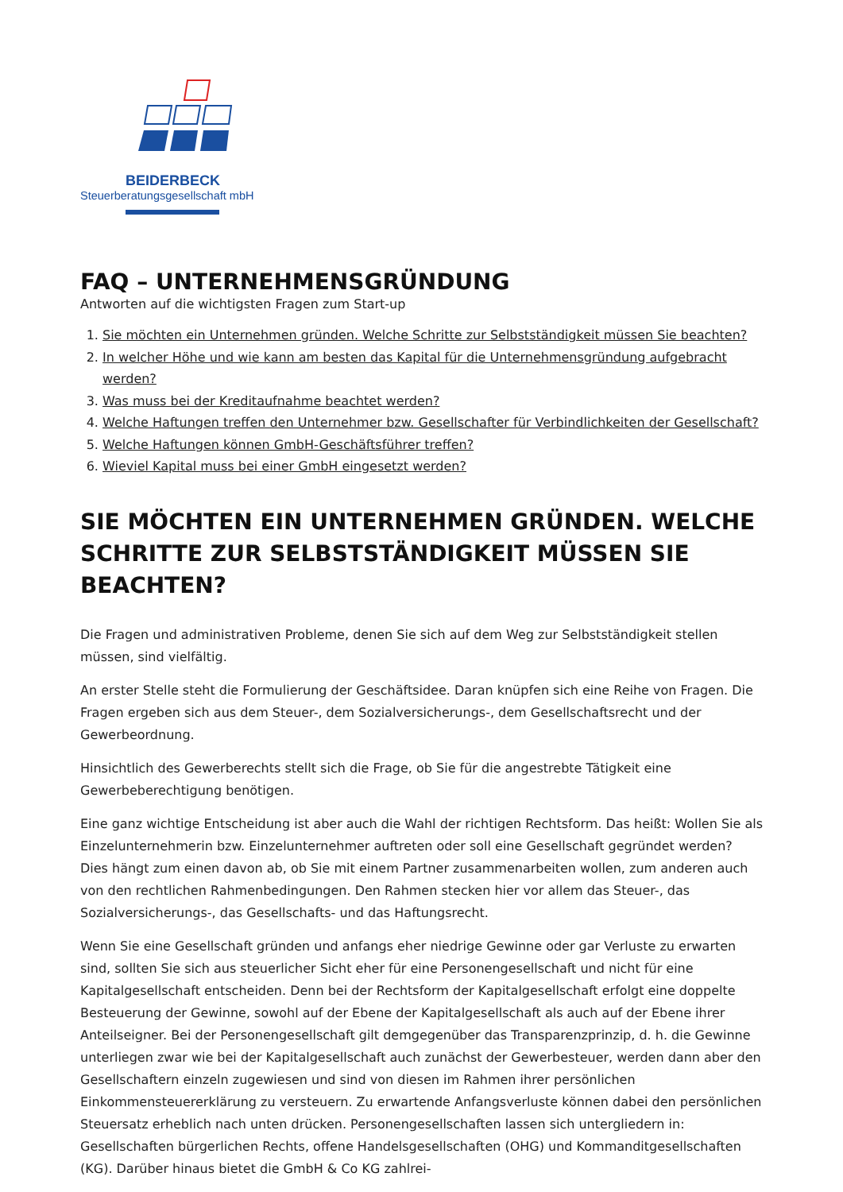BEIDERBECK
Steuerberatungsgesellschaft mbH
FAQ – UNTERNEHMENSGRÜNDUNG
Antworten auf die wichtigsten Fragen zum Start-up
1. Sie möchten ein Unternehmen gründen. Welche Schritte zur Selbstständigkeit müssen Sie beachten?
2. In welcher Höhe und wie kann am besten das Kapital für die Unternehmensgründung aufgebracht werden?
3. Was muss bei der Kreditaufnahme beachtet werden?
4. Welche Haftungen treffen den Unternehmer bzw. Gesellschafter für Verbindlichkeiten der Gesellschaft?
5. Welche Haftungen können GmbH-Geschäftsführer treffen?
6. Wieviel Kapital muss bei einer GmbH eingesetzt werden?
SIE MÖCHTEN EIN UNTERNEHMEN GRÜNDEN. WELCHE SCHRITTE ZUR SELBSTSTÄNDIGKEIT MÜSSEN SIE BEACHTEN?
Die Fragen und administrativen Probleme, denen Sie sich auf dem Weg zur Selbstständigkeit stellen müssen, sind vielfältig.
An erster Stelle steht die Formulierung der Geschäftsidee. Daran knüpfen sich eine Reihe von Fragen. Die Fragen ergeben sich aus dem Steuer-, dem Sozialversicherungs-, dem Gesellschaftsrecht und der Gewerbeordnung.
Hinsichtlich des Gewerberechts stellt sich die Frage, ob Sie für die angestrebte Tätigkeit eine Gewerbeberechtigung benötigen.
Eine ganz wichtige Entscheidung ist aber auch die Wahl der richtigen Rechtsform. Das heißt: Wollen Sie als Einzelunternehmerin bzw. Einzelunternehmer auftreten oder soll eine Gesellschaft gegründet werden? Dies hängt zum einen davon ab, ob Sie mit einem Partner zusammenarbeiten wollen, zum anderen auch von den rechtlichen Rahmenbedingungen. Den Rahmen stecken hier vor allem das Steuer-, das Sozialversicherungs-, das Gesellschafts- und das Haftungsrecht.
Wenn Sie eine Gesellschaft gründen und anfangs eher niedrige Gewinne oder gar Verluste zu erwarten sind, sollten Sie sich aus steuerlicher Sicht eher für eine Personengesellschaft und nicht für eine Kapitalgesellschaft entscheiden. Denn bei der Rechtsform der Kapitalgesellschaft erfolgt eine doppelte Besteuerung der Gewinne, sowohl auf der Ebene der Kapitalgesellschaft als auch auf der Ebene ihrer Anteilseigner. Bei der Personengesellschaft gilt demgegenüber das Transparenzprinzip, d. h. die Gewinne unterliegen zwar wie bei der Kapitalgesellschaft auch zunächst der Gewerbesteuer, werden dann aber den Gesellschaftern einzeln zugewiesen und sind von diesen im Rahmen ihrer persönlichen Einkommensteuererklärung zu versteuern. Zu erwartende Anfangsverluste können dabei den persönlichen Steuersatz erheblich nach unten drücken. Personengesellschaften lassen sich untergliedern in: Gesellschaften bürgerlichen Rechts, offene Handelsgesellschaften (OHG) und Kommanditgesellschaften (KG). Darüber hinaus bietet die GmbH & Co KG zahlrei-